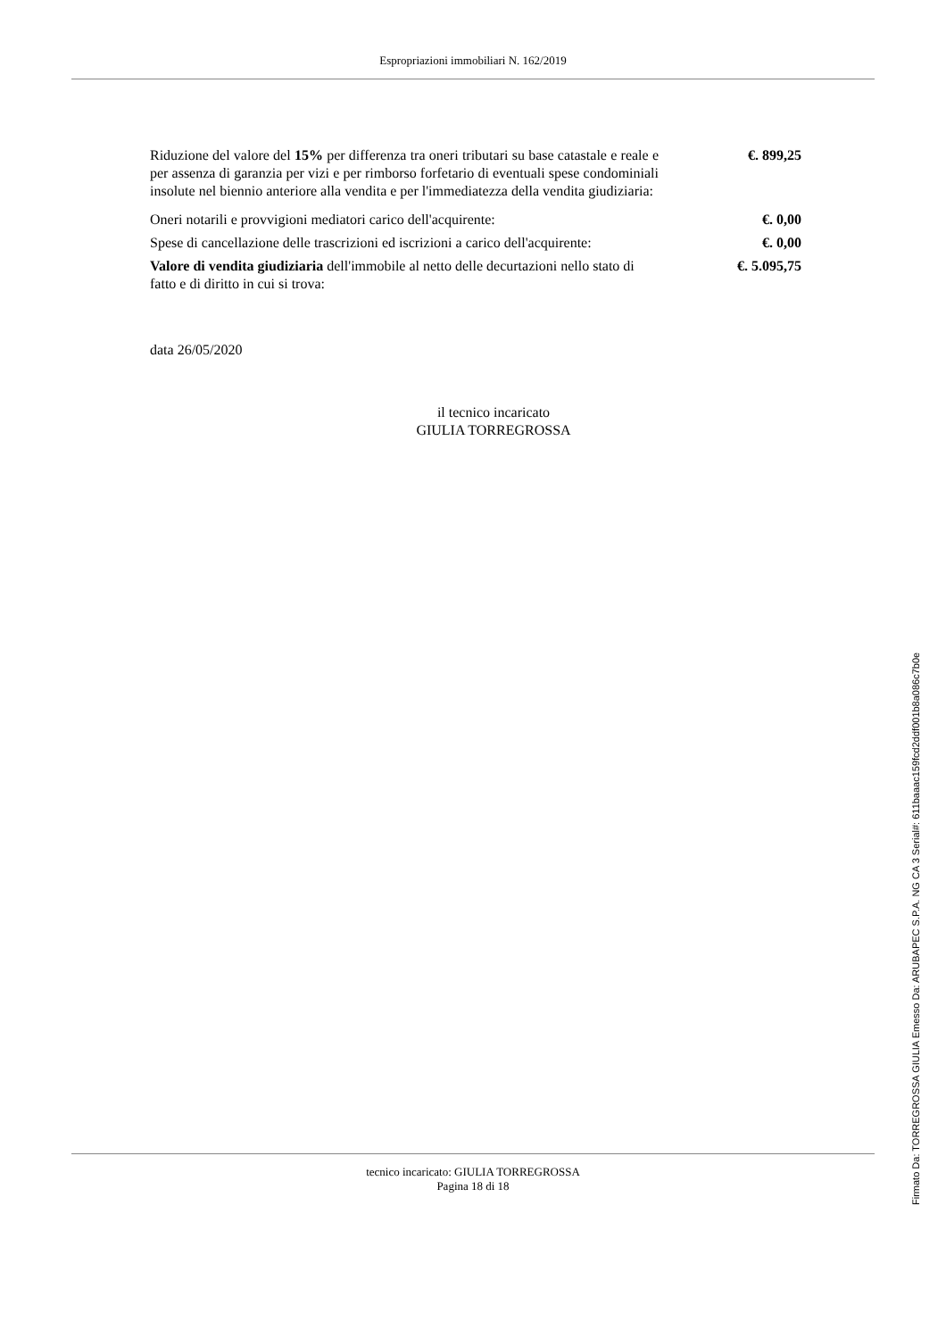Espropriazioni immobiliari N. 162/2019
Riduzione del valore del 15% per differenza tra oneri tributari su base catastale e reale e per assenza di garanzia per vizi e per rimborso forfetario di eventuali spese condominiali insolute nel biennio anteriore alla vendita e per l'immediatezza della vendita giudiziaria:
€. 899,25
Oneri notarili e provvigioni mediatori carico dell'acquirente: €. 0,00
Spese di cancellazione delle trascrizioni ed iscrizioni a carico dell'acquirente:
€. 0,00
Valore di vendita giudiziaria dell'immobile al netto delle decurtazioni nello stato di fatto e di diritto in cui si trova:
€. 5.095,75
data 26/05/2020
il tecnico incaricato
GIULIA TORREGROSSA
tecnico incaricato: GIULIA TORREGROSSA
Pagina 18 di 18
Firmato Da: TORREGROSSA GIULIA Emesso Da: ARUBAPEC S.P.A. NG CA 3 Serial#: 611baaac159fcd2ddf001b8a086c7b0e